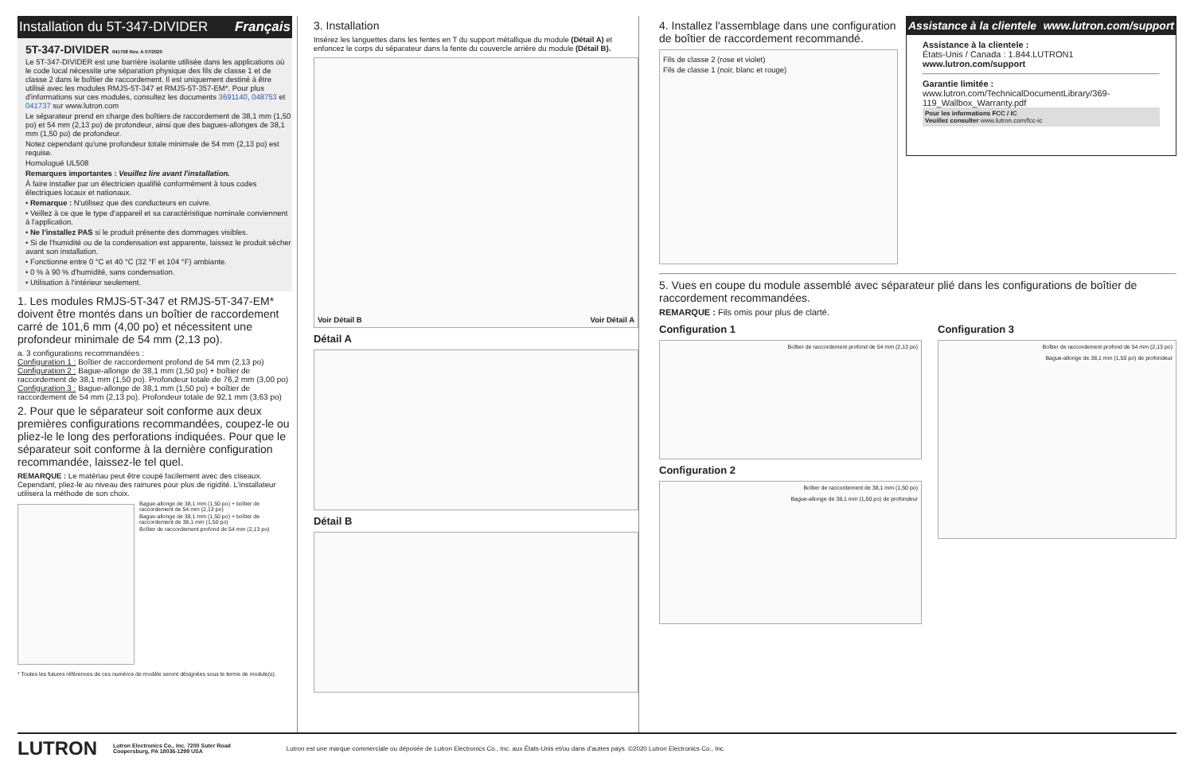Installation du 5T-347-DIVIDER Français
5T-347-DIVIDER 041758 Rev. A 07/2020
Le 5T-347-DIVIDER est une barrière isolante utilisée dans les applications où le code local nécessite une séparation physique des fils de classe 1 et de classe 2 dans le boîtier de raccordement. Il est uniquement destiné à être utilisé avec les modules RMJS-5T-347 et RMJS-5T-357-EM*. Pour plus d'informations sur ces modules, consultez les documents 3691140, 048753 et 041737 sur www.lutron.com
Le séparateur prend en charge des boîtiers de raccordement de 38,1 mm (1,50 po) et 54 mm (2,13 po) de profondeur, ainsi que des bagues-allonges de 38,1 mm (1,50 po) de profondeur.
Notez cependant qu'une profondeur totale minimale de 54 mm (2,13 po) est requise.
Homologué UL508
Remarques importantes : Veuillez lire avant l'installation.
À faire installer par un électricien qualifié conformément à tous codes électriques locaux et nationaux.
• Remarque : N'utilisez que des conducteurs en cuivre.
• Veillez à ce que le type d'appareil et sa caractéristique nominale conviennent à l'application.
• Ne l'installez PAS si le produit présente des dommages visibles.
• Si de l'humidité ou de la condensation est apparente, laissez le produit sécher avant son installation.
• Fonctionne entre 0 °C et 40 °C (32 °F et 104 °F) ambiante.
• 0 % à 90 % d'humidité, sans condensation.
• Utilisation à l'intérieur seulement.
1. Les modules RMJS-5T-347 et RMJS-5T-347-EM* doivent être montés dans un boîtier de raccordement carré de 101,6 mm (4,00 po) et nécessitent une profondeur minimale de 54 mm (2,13 po).
a. 3 configurations recommandées :
Configuration 1 : Boîtier de raccordement profond de 54 mm (2,13 po)
Configuration 2 : Bague-allonge de 38,1 mm (1,50 po) + boîtier de raccordement de 38,1 mm (1,50 po). Profondeur totale de 76,2 mm (3,00 po)
Configuration 3 : Bague-allonge de 38,1 mm (1,50 po) + boîtier de raccordement de 54 mm (2,13 po). Profondeur totale de 92,1 mm (3,63 po)
2. Pour que le séparateur soit conforme aux deux premières configurations recommandées, coupez-le ou pliez-le le long des perforations indiquées. Pour que le séparateur soit conforme à la dernière configuration recommandée, laissez-le tel quel.
REMARQUE : Le matériau peut être coupé facilement avec des ciseaux. Cependant, pliez-le au niveau des rainures pour plus de rigidité. L'installateur utilisera la méthode de son choix.
Bague-allonge de 38,1 mm (1,50 po) + boîtier de raccordement de 54 mm (2,13 po)
Bague-allonge de 38,1 mm (1,50 po) + boîtier de raccordement de 38,1 mm (1,50 po)
Boîtier de raccordement profond de 54 mm (2,13 po)
* Toutes les futures références de ces numéros de modèle seront désignées sous le terme de module(s).
3. Installation
Insérez les languettes dans les fentes en T du support métallique du module (Détail A) et enfoncez le corps du séparateur dans la fente du couvercle arrière du module (Détail B).
Voir Détail B Voir Détail A
Détail A
Détail B
4. Installez l'assemblage dans une configuration de boîtier de raccordement recommandé.
Fils de classe 2 (rose et violet)
Fils de classe 1 (noir, blanc et rouge)
Assistance à la clientele www.lutron.com/support
Assistance à la clientele :
États-Unis / Canada : 1.844.LUTRON1
www.lutron.com/support
Garantie limitée :
www.lutron.com/TechnicalDocumentLibrary/369-119_Wallbox_Warranty.pdf
Pour les informations FCC / IC
Veuillez consulter www.lutron.com/fcc-ic
5. Vues en coupe du module assemblé avec séparateur plié dans les configurations de boîtier de raccordement recommandées.
REMARQUE : Fils omis pour plus de clarté.
Configuration 1
Boîtier de raccordement profond de 54 mm (2,13 po)
Configuration 2
Boîtier de raccordement de 38,1 mm (1,50 po)
Bague-allonge de 38,1 mm (1,50 po) de profondeur
Configuration 3
Boîtier de raccordement profond de 54 mm (2,13 po)
Bague-allonge de 38,1 mm (1,50 po) de profondeur
LUTRON Lutron Electronics Co., Inc. 7200 Suter Road
Coopersburg, PA 18036-1299 USA Lutron est une marque commerciale ou déposée de Lutron Electronics Co., Inc. aux États-Unis et/ou dans d'autres pays. ©2020 Lutron Electronics Co., Inc.